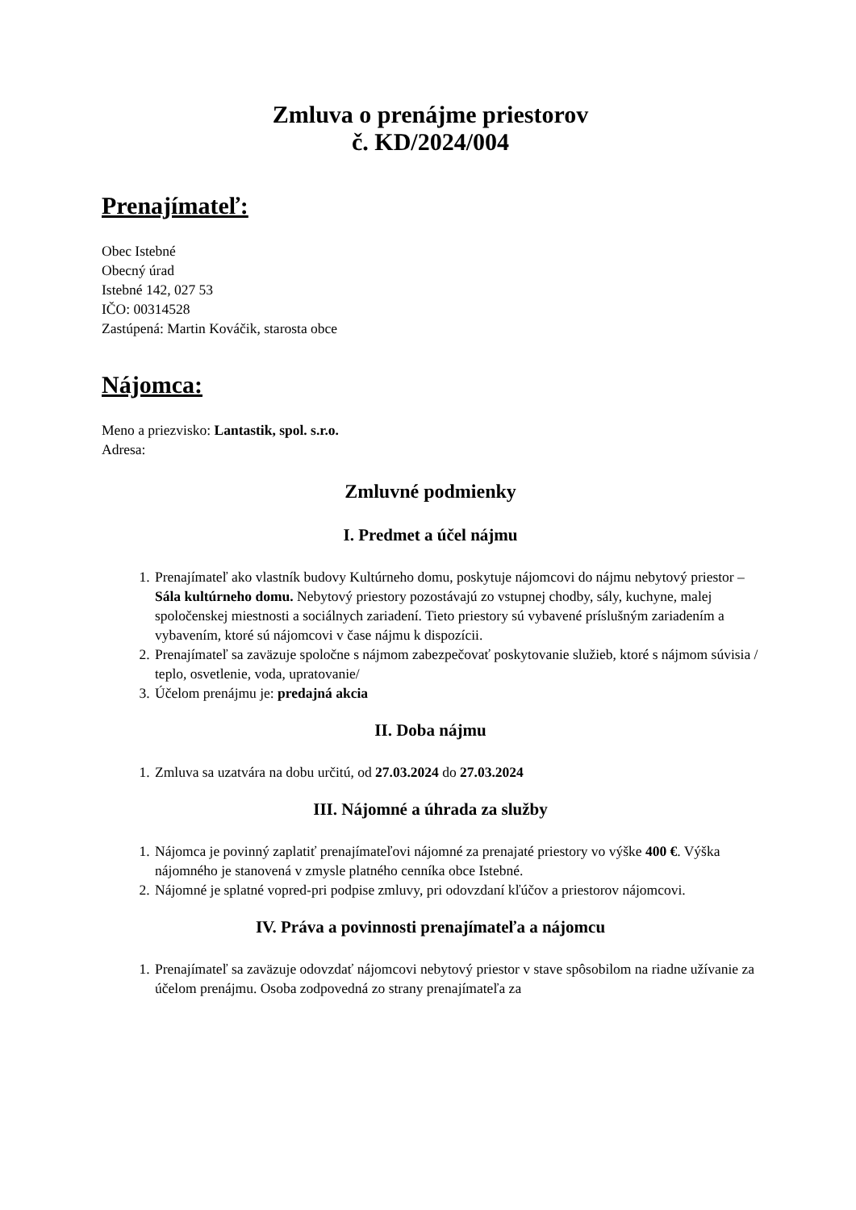Zmluva o prenájme priestorov
č. KD/2024/004
Prenajímateľ:
Obec Istebné
Obecný úrad
Istebné 142, 027 53
IČO: 00314528
Zastúpená: Martin Kováčik, starosta obce
Nájomca:
Meno a priezvisko: Lantastik, spol. s.r.o.
Adresa:
Zmluvné podmienky
I. Predmet a účel nájmu
1. Prenajímateľ ako vlastník budovy Kultúrneho domu, poskytuje nájomcovi do nájmu nebytový priestor – Sála kultúrneho domu. Nebytový priestory pozostávajú zo vstupnej chodby, sály, kuchyne, malej spoločenskej miestnosti a sociálnych zariadení. Tieto priestory sú vybavené príslušným zariadením a vybavením, ktoré sú nájomcovi v čase nájmu k dispozícii.
2. Prenajímateľ sa zaväzuje spoločne s nájmom zabezpečovať poskytovanie služieb, ktoré s nájmom súvisia / teplo, osvetlenie, voda, upratovanie/
3. Účelom prenájmu je: predajná akcia
II. Doba nájmu
1. Zmluva sa uzatvára na dobu určitú, od 27.03.2024 do 27.03.2024
III. Nájomné a úhrada za služby
1. Nájomca je povinný zaplatiť prenajímateľovi nájomné za prenajaté priestory vo výške 400 €. Výška nájomného je stanovená v zmysle platného cenníka obce Istebné.
2. Nájomné je splatné vopred-pri podpise zmluvy, pri odovzdaní kľúčov a priestorov nájomcovi.
IV. Práva a povinnosti prenajímateľa a nájomcu
1. Prenajímateľ sa zaväzuje odovzdať nájomcovi nebytový priestor v stave spôsobilom na riadne užívanie za účelom prenájmu. Osoba zodpovedná zo strany prenajímateľa za